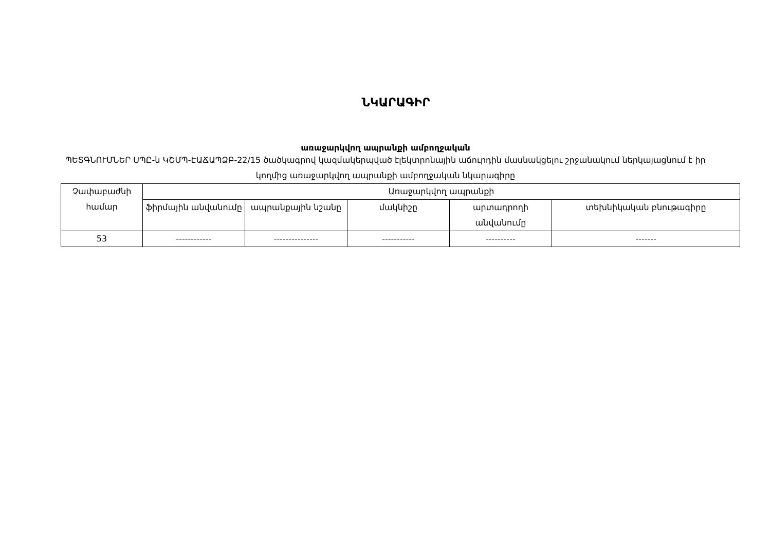ՆԿԱՐԱԳԻՐ
առաջարկվող ապրանքի ամբողջական
ՊԵՏԳՆՈՒՄՆԵՐ ՍՊԸ-ն ԿՇՄՊ-ԷԱՃԱՊՁԲ-22/15 ծածկագրով կազմակերպված էլեկտրոնային աճուրդին մասնակցելու շրջանակում ներկայացնում է իր կողմից առաջարկվող ապրանքի ամբողջական նկարագիրը
| Չափաբաժնի համար | Առաջարկվող ապրանքի | | | | |
| --- | --- | --- | --- | --- | --- |
| | ֆիրմային անվանումը | ապրանքային նշանը | մակնիշը | արտադրողի անվանումը | տեխնիկական բնութագիրը |
| 53 | ------------ | --------------- | ----------- | ---------- | ------- |